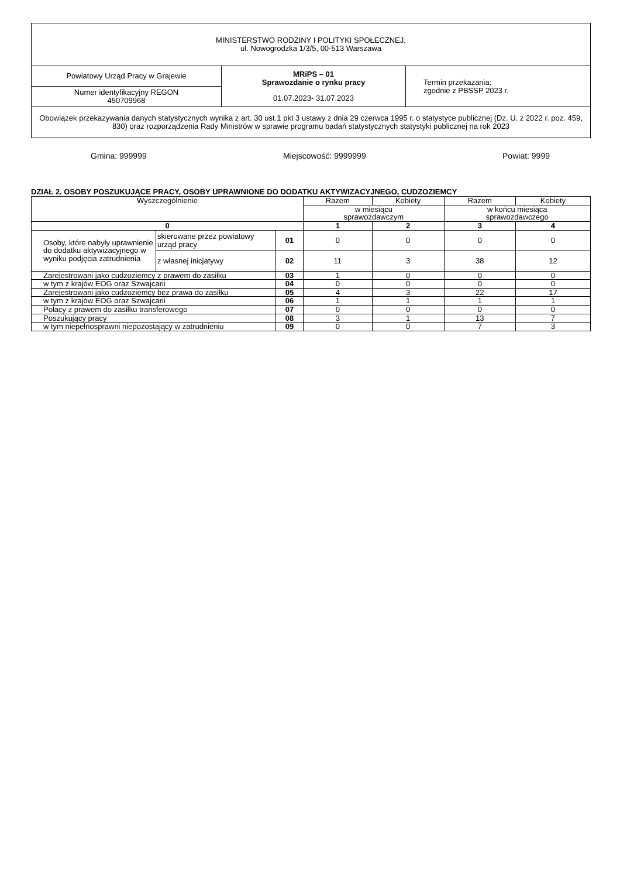| MINISTERSTWO RODZINY I POLITYKI SPOŁECZNEJ, ul. Nowogrodzka 1/3/5, 00-513 Warszawa | | |
| Powiatowy Urząd Pracy w Grajewie | MRiPS – 01 Sprawozdanie o rynku pracy 01.07.2023- 31.07.2023 | Termin przekazania: zgodnie z PBSSP 2023 r. |
| Numer identyfikacyjny REGON 450709968 | | |
| Obowiązek przekazywania danych statystycznych wynika z art. 30 ust.1 pkt 3 ustawy z dnia 29 czerwca 1995 r. o statystyce publicznej (Dz. U. z 2022 r. poz. 459, 830) oraz rozporządzenia Rady Ministrów w sprawie programu badań statystycznych statystyki publicznej na rok 2023 | | |
Gmina: 999999 Miejscowość: 9999999 Powiat: 9999
DZIAŁ 2. OSOBY POSZUKUJĄCE PRACY, OSOBY UPRAWNIONE DO DODATKU AKTYWIZACYJNEGO, CUDZOZIEMCY
| Wyszczególnienie | | | Razem | Kobiety | Razem | Kobiety |
| --- | --- | --- | --- | --- | --- | --- |
| | | | w miesiącu sprawozdawczym | | w końcu miesiąca sprawozdawczego | |
| 0 | | | 1 | 2 | 3 | 4 |
| Osoby, które nabyły uprawnienie do dodatku aktywizacyjnego w wyniku podjęcia zatrudnienia | skierowane przez powiatowy urząd pracy | 01 | 0 | 0 | 0 | 0 |
| | z własnej inicjatywy | 02 | 11 | 3 | 38 | 12 |
| Zarejestrowani jako cudzoziemcy z prawem do zasiłku | | 03 | 1 | 0 | 0 | 0 |
| w tym z krajów EOG oraz Szwajcarii | | 04 | 0 | 0 | 0 | 0 |
| Zarejestrowani jako cudzoziemcy bez prawa do zasiłku | | 05 | 4 | 3 | 22 | 17 |
| w tym z krajów EOG oraz Szwajcarii | | 06 | 1 | 1 | 1 | 1 |
| Polacy z prawem do zasiłku transferowego | | 07 | 0 | 0 | 0 | 0 |
| Poszukujący pracy | | 08 | 3 | 1 | 13 | 7 |
| w tym niepełnosprawni niepozostający w zatrudnieniu | | 09 | 0 | 0 | 7 | 3 |